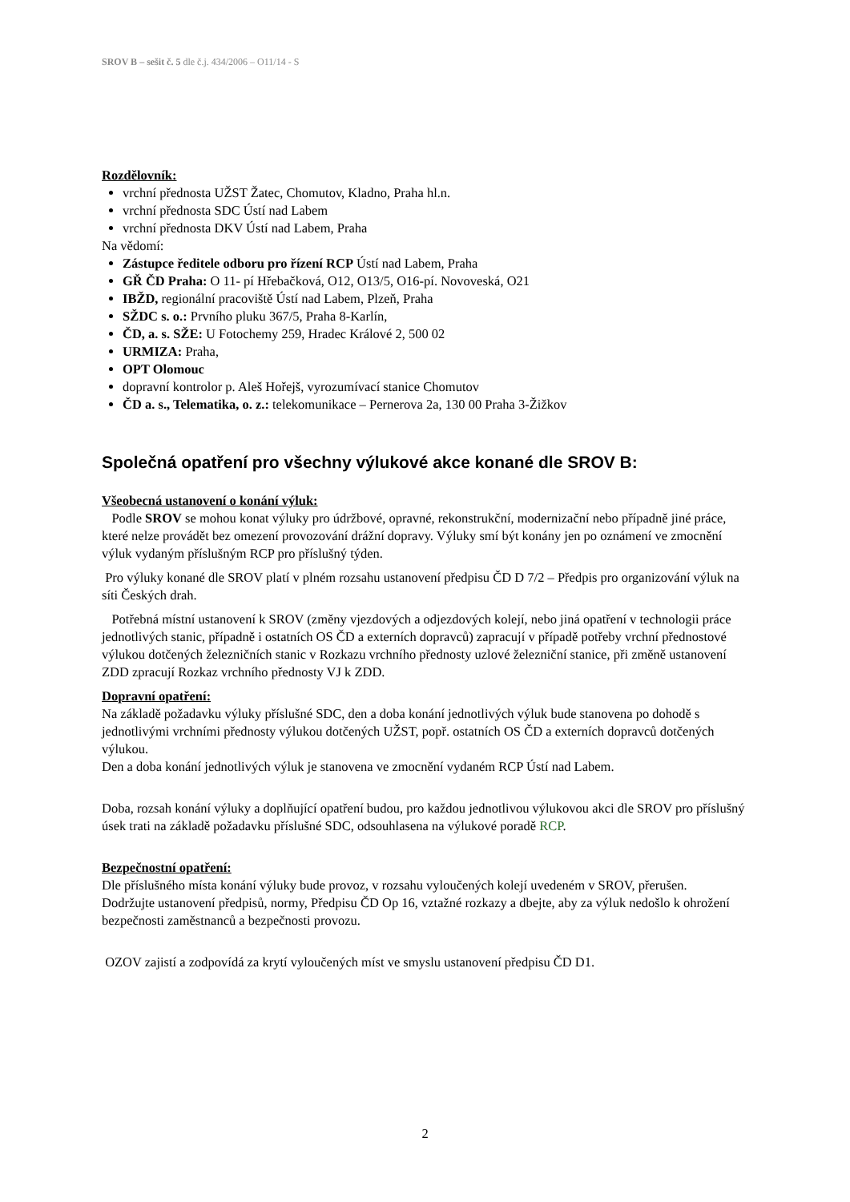SROV B – sešit č. 5 dle č.j. 434/2006 – O11/14 - S
Rozdělovník:
vrchní přednosta UŽST Žatec, Chomutov, Kladno, Praha hl.n.
vrchní přednosta SDC Ústí nad Labem
vrchní přednosta DKV Ústí nad Labem, Praha
Na vědomí:
Zástupce ředitele odboru pro řízení RCP Ústí nad Labem, Praha
GŘ ČD Praha: O 11- pí Hřebačková, O12, O13/5, O16-pí. Novoveská, O21
IBŽD, regionální pracoviště Ústí nad Labem, Plzeň, Praha
SŽDC s. o.: Prvního pluku 367/5, Praha 8-Karlín,
ČD, a. s. SŽE: U Fotochemy 259, Hradec Králové 2, 500 02
URMIZA: Praha,
OPT Olomouc
dopravní kontrolor p. Aleš Hořejš, vyrozumívací stanice Chomutov
ČD a. s., Telematika, o. z.: telekomunikace – Pernerova 2a, 130 00 Praha 3-Žižkov
Společná opatření pro všechny výlukové akce konané dle SROV B:
Všeobecná ustanovení o konání výluk:
Podle SROV se mohou konat výluky pro údržbové, opravné, rekonstrukční, modernizační nebo případně jiné práce, které nelze provádět bez omezení provozování drážní dopravy. Výluky smí být konány jen po oznámení ve zmocnění výluk vydaným příslušným RCP pro příslušný týden.
Pro výluky konané dle SROV platí v plném rozsahu ustanovení předpisu ČD D 7/2 – Předpis pro organizování výluk na síti Českých drah.
Potřebná místní ustanovení k SROV (změny vjezdových a odjezdových kolejí, nebo jiná opatření v technologii práce jednotlivých stanic, případně i ostatních OS ČD a externích dopravců) zapracují v případě potřeby vrchní přednostové výlukou dotčených železničních stanic v Rozkazu vrchního přednosty uzlové železniční stanice, při změně ustanovení ZDD zpracují Rozkaz vrchního přednosty VJ k ZDD.
Dopravní opatření:
Na základě požadavku výluky příslušné SDC, den a doba konání jednotlivých výluk bude stanovena po dohodě s jednotlivými vrchními přednosty výlukou dotčených UŽST, popř. ostatních OS ČD a externích dopravců dotčených výlukou.
Den a doba konání jednotlivých výluk je stanovena ve zmocnění vydaném RCP Ústí nad Labem.
Doba, rozsah konání výluky a doplňující opatření budou, pro každou jednotlivou výlukovou akci dle SROV pro příslušný úsek trati na základě požadavku příslušné SDC, odsouhlasena na výlukové poradě RCP.
Bezpečnostní opatření:
Dle příslušného místa konání výluky bude provoz, v rozsahu vyloučených kolejí uvedeném v SROV, přerušen.
Dodržujte ustanovení předpisů, normy, Předpisu ČD Op 16, vztažné rozkazy a dbejte, aby za výluk nedošlo k ohrožení bezpečnosti zaměstnanců a bezpečnosti provozu.
OZOV zajistí a zodpovídá za krytí vyloučených míst ve smyslu ustanovení předpisu ČD D1.
2